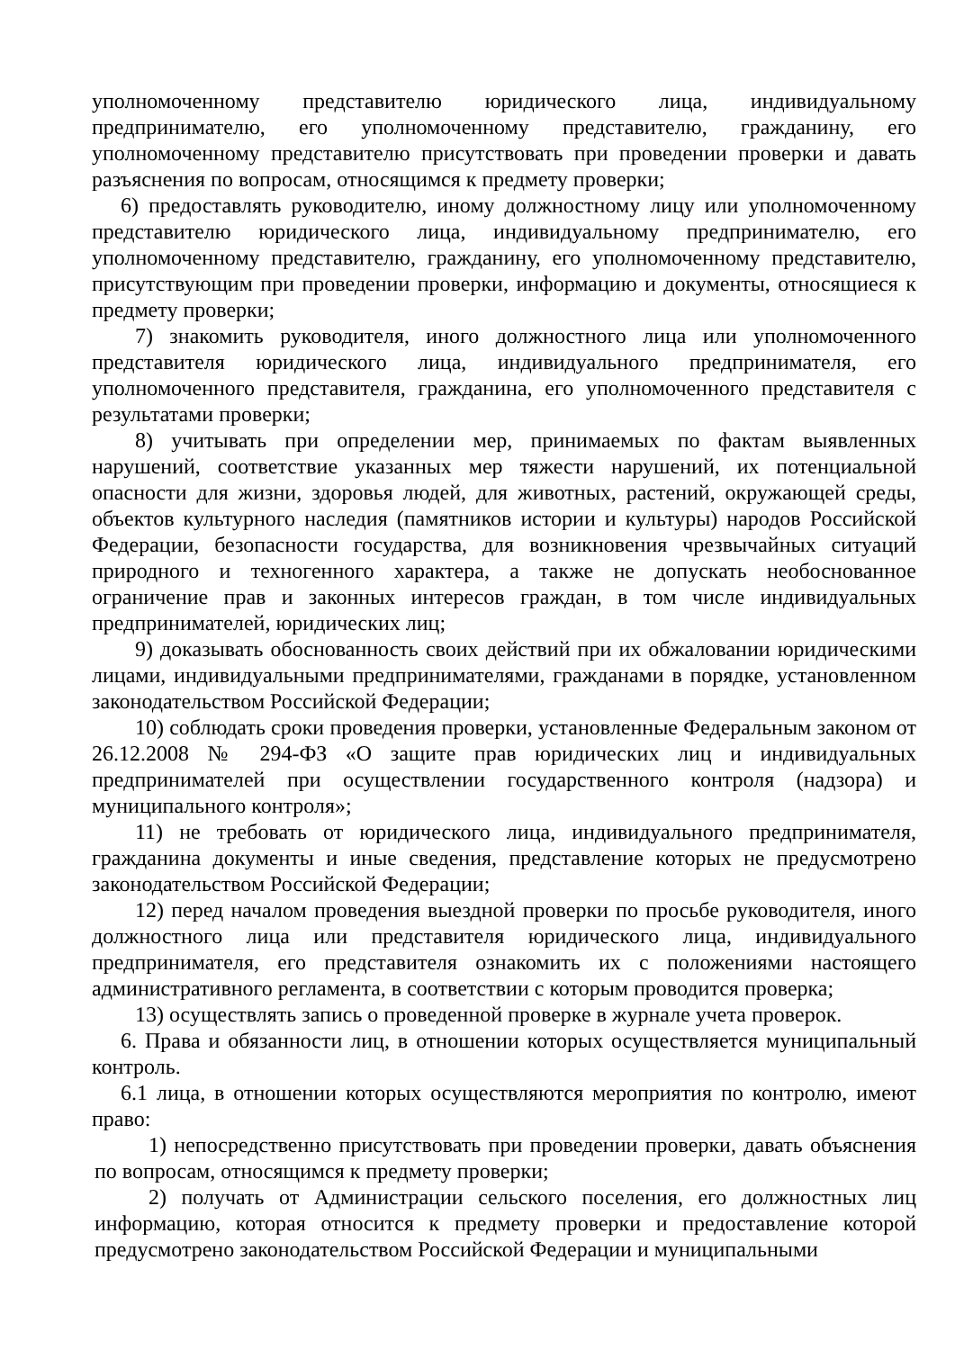уполномоченному представителю юридического лица, индивидуальному предпринимателю, его уполномоченному представителю, гражданину, его уполномоченному представителю присутствовать при проведении проверки и давать разъяснения по вопросам, относящимся к предмету проверки;
6) предоставлять руководителю, иному должностному лицу или уполномоченному представителю юридического лица, индивидуальному предпринимателю, его уполномоченному представителю, гражданину, его уполномоченному представителю, присутствующим при проведении проверки, информацию и документы, относящиеся к предмету проверки;
7) знакомить руководителя, иного должностного лица или уполномоченного представителя юридического лица, индивидуального предпринимателя, его уполномоченного представителя, гражданина, его уполномоченного представителя с результатами проверки;
8) учитывать при определении мер, принимаемых по фактам выявленных нарушений, соответствие указанных мер тяжести нарушений, их потенциальной опасности для жизни, здоровья людей, для животных, растений, окружающей среды, объектов культурного наследия (памятников истории и культуры) народов Российской Федерации, безопасности государства, для возникновения чрезвычайных ситуаций природного и техногенного характера, а также не допускать необоснованное ограничение прав и законных интересов граждан, в том числе индивидуальных предпринимателей, юридических лиц;
9) доказывать обоснованность своих действий при их обжаловании юридическими лицами, индивидуальными предпринимателями, гражданами в порядке, установленном законодательством Российской Федерации;
10) соблюдать сроки проведения проверки, установленные Федеральным законом от 26.12.2008 № 294-ФЗ «О защите прав юридических лиц и индивидуальных предпринимателей при осуществлении государственного контроля (надзора) и муниципального контроля»;
11) не требовать от юридического лица, индивидуального предпринимателя, гражданина документы и иные сведения, представление которых не предусмотрено законодательством Российской Федерации;
12) перед началом проведения выездной проверки по просьбе руководителя, иного должностного лица или представителя юридического лица, индивидуального предпринимателя, его представителя ознакомить их с положениями настоящего административного регламента, в соответствии с которым проводится проверка;
13) осуществлять запись о проведенной проверке в журнале учета проверок.
6. Права и обязанности лиц, в отношении которых осуществляется муниципальный контроль.
6.1 лица, в отношении которых осуществляются мероприятия по контролю, имеют право:
1) непосредственно присутствовать при проведении проверки, давать объяснения по вопросам, относящимся к предмету проверки;
2) получать от Администрации сельского поселения, его должностных лиц информацию, которая относится к предмету проверки и предоставление которой предусмотрено законодательством Российской Федерации и муниципальными